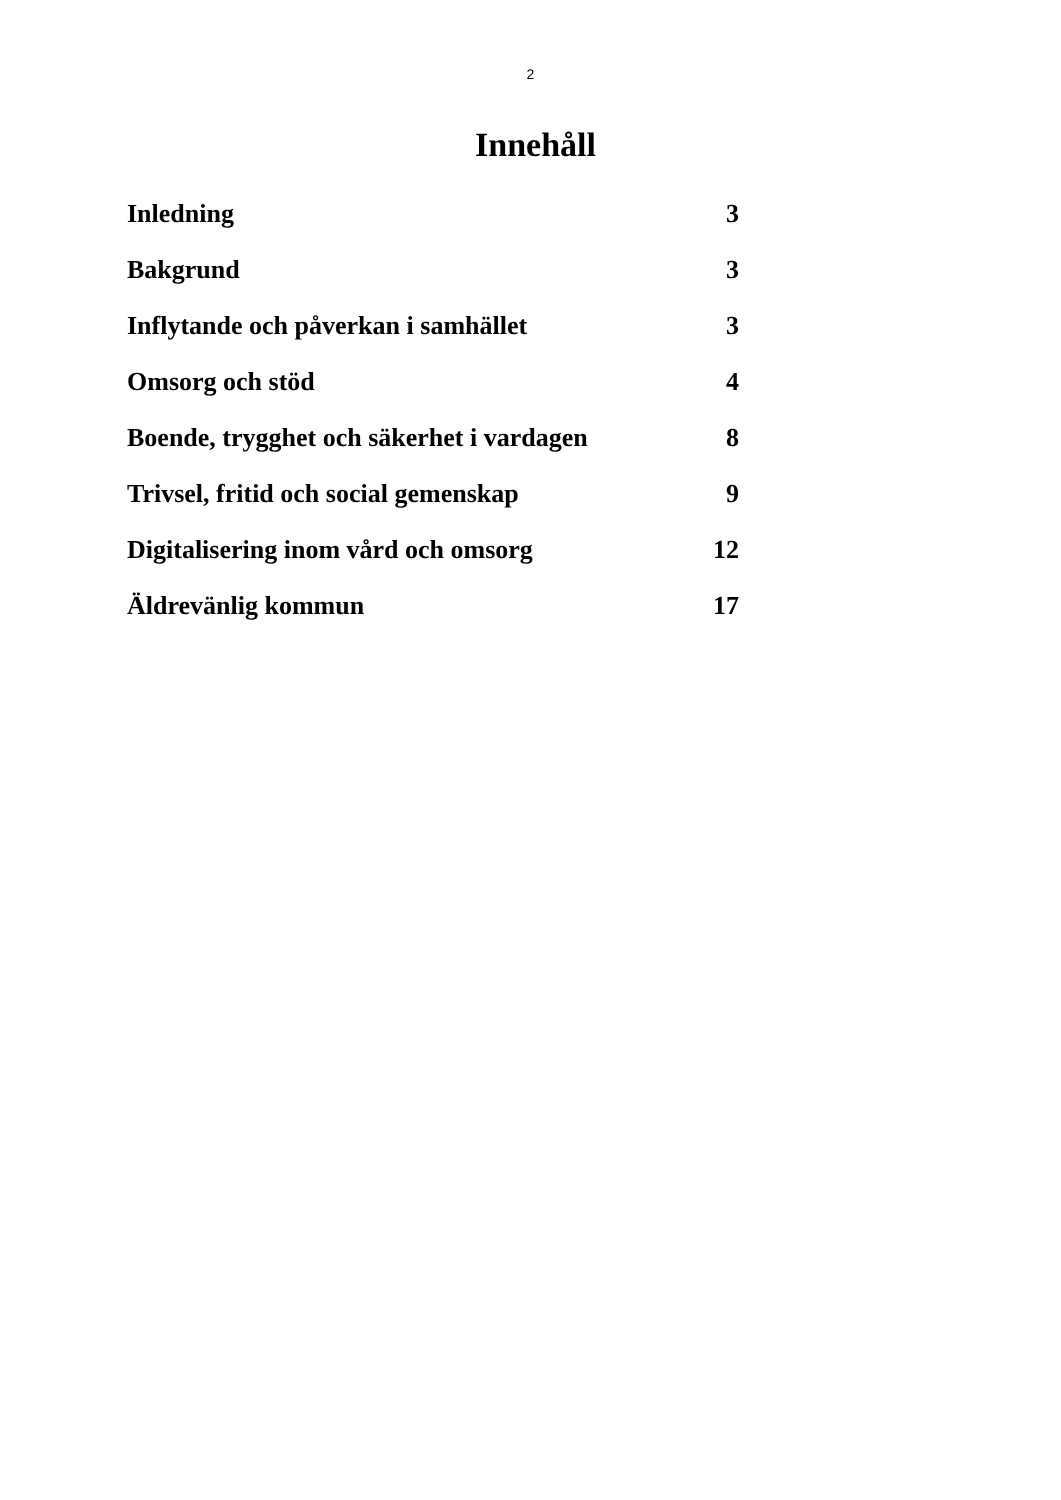2
Innehåll
Inledning 3
Bakgrund 3
Inflytande och påverkan i samhället 3
Omsorg och stöd 4
Boende, trygghet och säkerhet i vardagen 8
Trivsel, fritid och social gemenskap 9
Digitalisering inom vård och omsorg 12
Äldrevänlig kommun 17